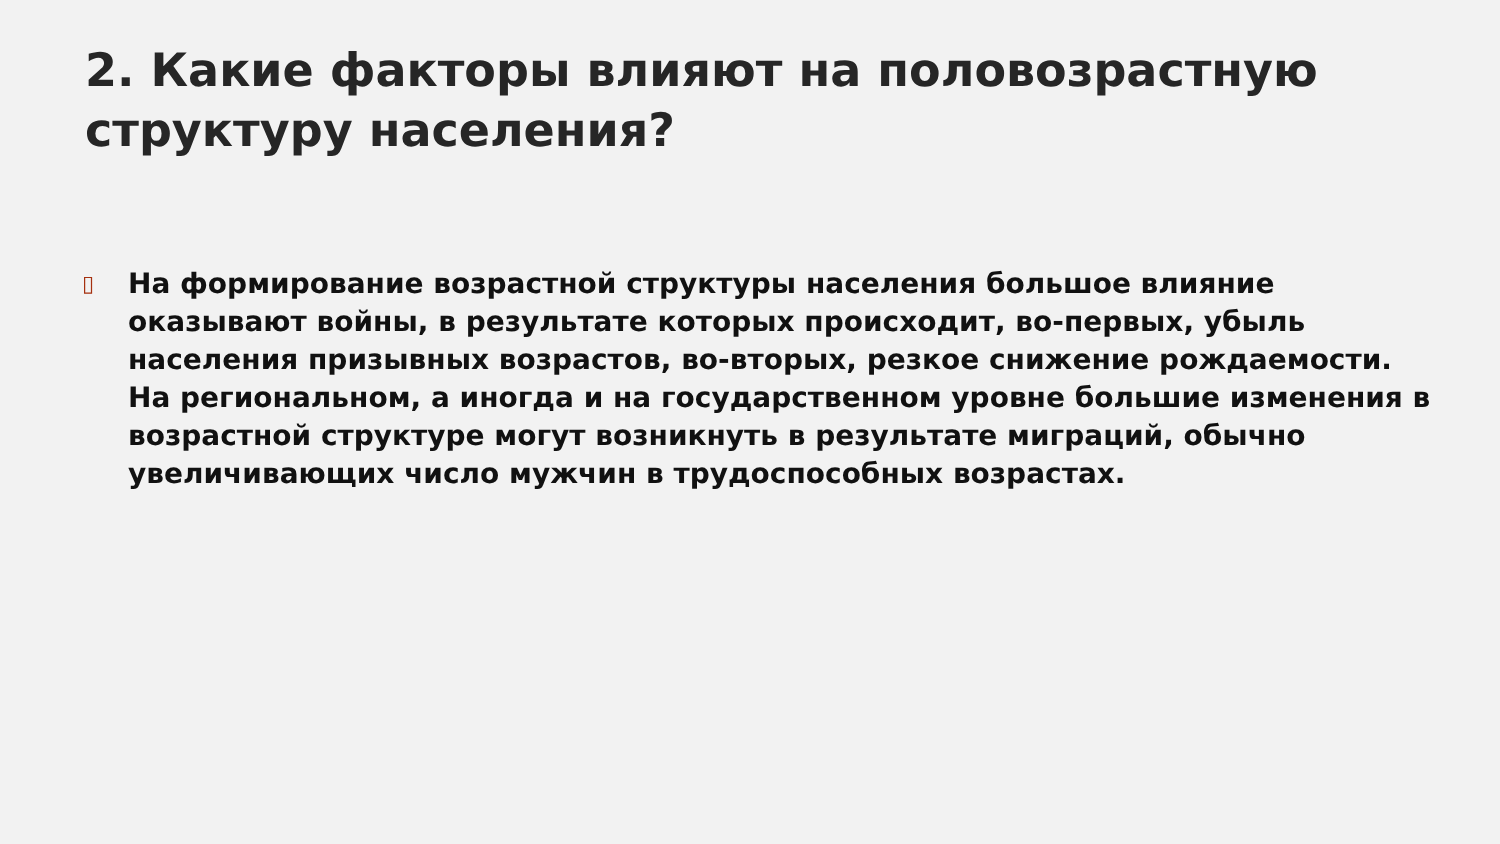2. Какие факторы влияют на половозрастную структуру населения?
▯
На формирование возрастной структуры населения большое влияние оказывают войны, в результате которых происходит, во-первых, убыль населения призывных возрастов, во-вторых, резкое снижение рождаемости. На региональном, а иногда и на государственном уровне большие изменения в возрастной структуре могут возникнуть в результате миграций, обычно увеличивающих число мужчин в трудоспособных возрастах.